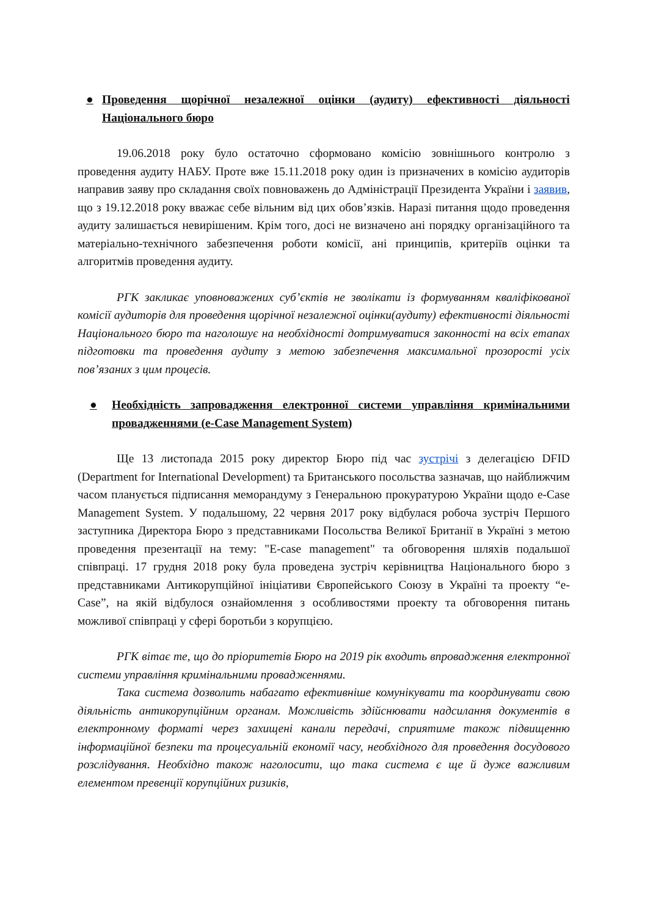● Проведення щорічної незалежної оцінки (аудиту) ефективності діяльності Національного бюро
19.06.2018 року було остаточно сформовано комісію зовнішнього контролю з проведення аудиту НАБУ. Проте вже 15.11.2018 року один із призначених в комісію аудиторів направив заяву про складання своїх повноважень до Адміністрації Президента України і заявив, що з 19.12.2018 року вважає себе вільним від цих обов’язків. Наразі питання щодо проведення аудиту залишається невирішеним. Крім того, досі не визначено ані порядку організаційного та матеріально-технічного забезпечення роботи комісії, ані принципів, критеріїв оцінки та алгоритмів проведення аудиту.
РГК закликає уповноважених суб’єктів не зволікати із формуванням кваліфікованої комісії аудиторів для проведення щорічної незалежної оцінки(аудиту) ефективності діяльності Національного бюро та наголошує на необхідності дотримуватися законності на всіх етапах підготовки та проведення аудиту з метою забезпечення максимальної прозорості усіх пов’язаних з цим процесів.
● Необхідність запровадження електронної системи управління кримінальними провадженнями (e-Case Management System)
Ще 13 листопада 2015 року директор Бюро під час зустрічі з делегацією DFID (Department for International Development) та Британського посольства зазначав, що найближчим часом планується підписання меморандуму з Генеральною прокуратурою України щодо e-Case Management System. У подальшому, 22 червня 2017 року відбулася робоча зустріч Першого заступника Директора Бюро з представниками Посольства Великої Британії в Україні з метою проведення презентації на тему: "E-case management" та обговорення шляхів подальшої співпраці. 17 грудня 2018 року була проведена зустріч керівництва Національного бюро з представниками Антикорупційної ініціативи Європейського Союзу в Україні та проекту “e-Case”, на якій відбулося ознайомлення з особливостями проекту та обговорення питань можливої співпраці у сфері боротьби з корупцією.
РГК вітає те, що до пріоритетів Бюро на 2019 рік входить впровадження електронної системи управління кримінальними провадженнями.
Така система дозволить набагато ефективніше комунікувати та координувати свою діяльність антикорупційним органам. Можливість здійснювати надсилання документів в електронному форматі через захищені канали передачі, сприятиме також підвищенню інформаційної безпеки та процесуальній економії часу, необхідного для проведення досудового розслідування. Необхідно також наголосити, що така система є ще й дуже важливим елементом превенції корупційних ризиків,